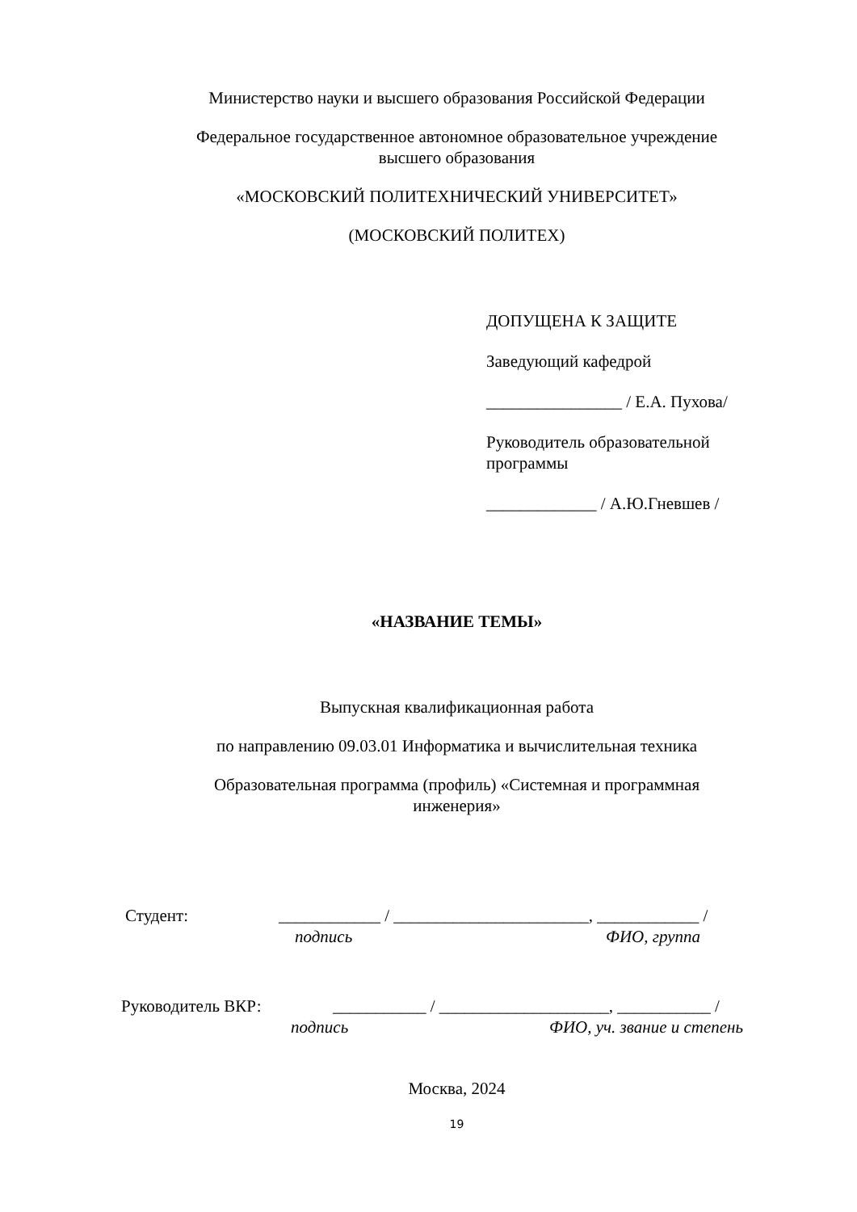Министерство науки и высшего образования Российской Федерации
Федеральное государственное автономное образовательное учреждение
высшего образования
«МОСКОВСКИЙ ПОЛИТЕХНИЧЕСКИЙ УНИВЕРСИТЕТ»
(МОСКОВСКИЙ ПОЛИТЕХ)
ДОПУЩЕНА К ЗАЩИТЕ
Заведующий кафедрой
________________ / Е.А. Пухова/
Руководитель образовательной
программы
_____________ / А.Ю.Гневшев /
«НАЗВАНИЕ ТЕМЫ»
Выпускная квалификационная работа
по направлению 09.03.01 Информатика и вычислительная техника
Образовательная программа (профиль) «Системная и программная
инженерия»
Студент: ____________ / _______________________, ____________ /
подпись ФИО, группа
Руководитель ВКР: ___________ / ____________________, ___________ /
подпись ФИО, уч. звание и степень
Москва, 2024
19